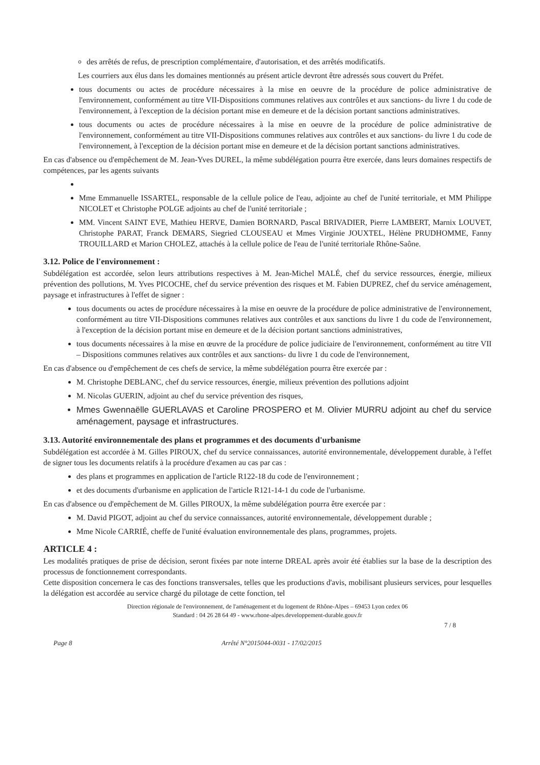des arrêtés de refus, de prescription complémentaire, d'autorisation, et des arrêtés modificatifs.
Les courriers aux élus dans les domaines mentionnés au présent article devront être adressés sous couvert du Préfet.
tous documents ou actes de procédure nécessaires à la mise en oeuvre de la procédure de police administrative de l'environnement, conformément au titre VII-Dispositions communes relatives aux contrôles et aux sanctions- du livre 1 du code de l'environnement, à l'exception de la décision portant mise en demeure et de la décision portant sanctions administratives.
tous documents ou actes de procédure nécessaires à la mise en oeuvre de la procédure de police administrative de l'environnement, conformément au titre VII-Dispositions communes relatives aux contrôles et aux sanctions- du livre 1 du code de l'environnement, à l'exception de la décision portant mise en demeure et de la décision portant sanctions administratives.
En cas d'absence ou d'empêchement de M. Jean-Yves DUREL, la même subdélégation pourra être exercée, dans leurs domaines respectifs de compétences, par les agents suivants
Mme Emmanuelle ISSARTEL, responsable de la cellule police de l'eau, adjointe au chef de l'unité territoriale, et MM Philippe NICOLET et Christophe POLGE adjoints au chef de l'unité territoriale ;
MM. Vincent SAINT EVE, Mathieu HERVE, Damien BORNARD, Pascal BRIVADIER, Pierre LAMBERT, Marnix LOUVET, Christophe PARAT, Franck DEMARS, Siegried CLOUSEAU et Mmes Virginie JOUXTEL, Hélène PRUDHOMME, Fanny TROUILLARD et Marion CHOLEZ, attachés à la cellule police de l'eau de l'unité territoriale Rhône-Saône.
3.12. Police de l'environnement :
Subdélégation est accordée, selon leurs attributions respectives à M. Jean-Michel MALÉ, chef du service ressources, énergie, milieux prévention des pollutions, M. Yves PICOCHE, chef du service prévention des risques et M. Fabien DUPREZ, chef du service aménagement, paysage et infrastructures à l'effet de signer :
tous documents ou actes de procédure nécessaires à la mise en oeuvre de la procédure de police administrative de l'environnement, conformément au titre VII-Dispositions communes relatives aux contrôles et aux sanctions du livre 1 du code de l'environnement, à l'exception de la décision portant mise en demeure et de la décision portant sanctions administratives,
tous documents nécessaires à la mise en œuvre de la procédure de police judiciaire de l'environnement, conformément au titre VII – Dispositions communes relatives aux contrôles et aux sanctions- du livre 1 du code de l'environnement,
En cas d'absence ou d'empêchement de ces chefs de service, la même subdélégation pourra être exercée par :
M. Christophe DEBLANC, chef du service ressources, énergie, milieux prévention des pollutions adjoint
M. Nicolas GUERIN, adjoint au chef du service prévention des risques,
Mmes Gwennaëlle GUERLAVAS et Caroline PROSPERO et M. Olivier MURRU adjoint au chef du service aménagement, paysage et infrastructures.
3.13. Autorité environnementale des plans et programmes et des documents d'urbanisme
Subdélégation est accordée à M. Gilles PIROUX, chef du service connaissances, autorité environnementale, développement durable, à l'effet de signer tous les documents relatifs à la procédure d'examen au cas par cas :
des plans et programmes en application de l'article R122-18 du code de l'environnement ;
et des documents d'urbanisme en application de l'article R121-14-1 du code de l'urbanisme.
En cas d'absence ou d'empêchement de M. Gilles PIROUX, la même subdélégation pourra être exercée par :
M. David PIGOT, adjoint au chef du service connaissances, autorité environnementale, développement durable ;
Mme Nicole CARRIÉ, cheffe de l'unité évaluation environnementale des plans, programmes, projets.
ARTICLE 4 :
Les modalités pratiques de prise de décision, seront fixées par note interne DREAL après avoir été établies sur la base de la description des processus de fonctionnement correspondants.
Cette disposition concernera le cas des fonctions transversales, telles que les productions d'avis, mobilisant plusieurs services, pour lesquelles la délégation est accordée au service chargé du pilotage de cette fonction, tel
Direction régionale de l'environnement, de l'aménagement et du logement de Rhône-Alpes – 69453 Lyon cedex 06
Standard : 04 26 28 64 49 - www.rhone-alpes.developpement-durable.gouv.fr
7 / 8
Page 8 Arrêté N°2015044-0031 - 17/02/2015